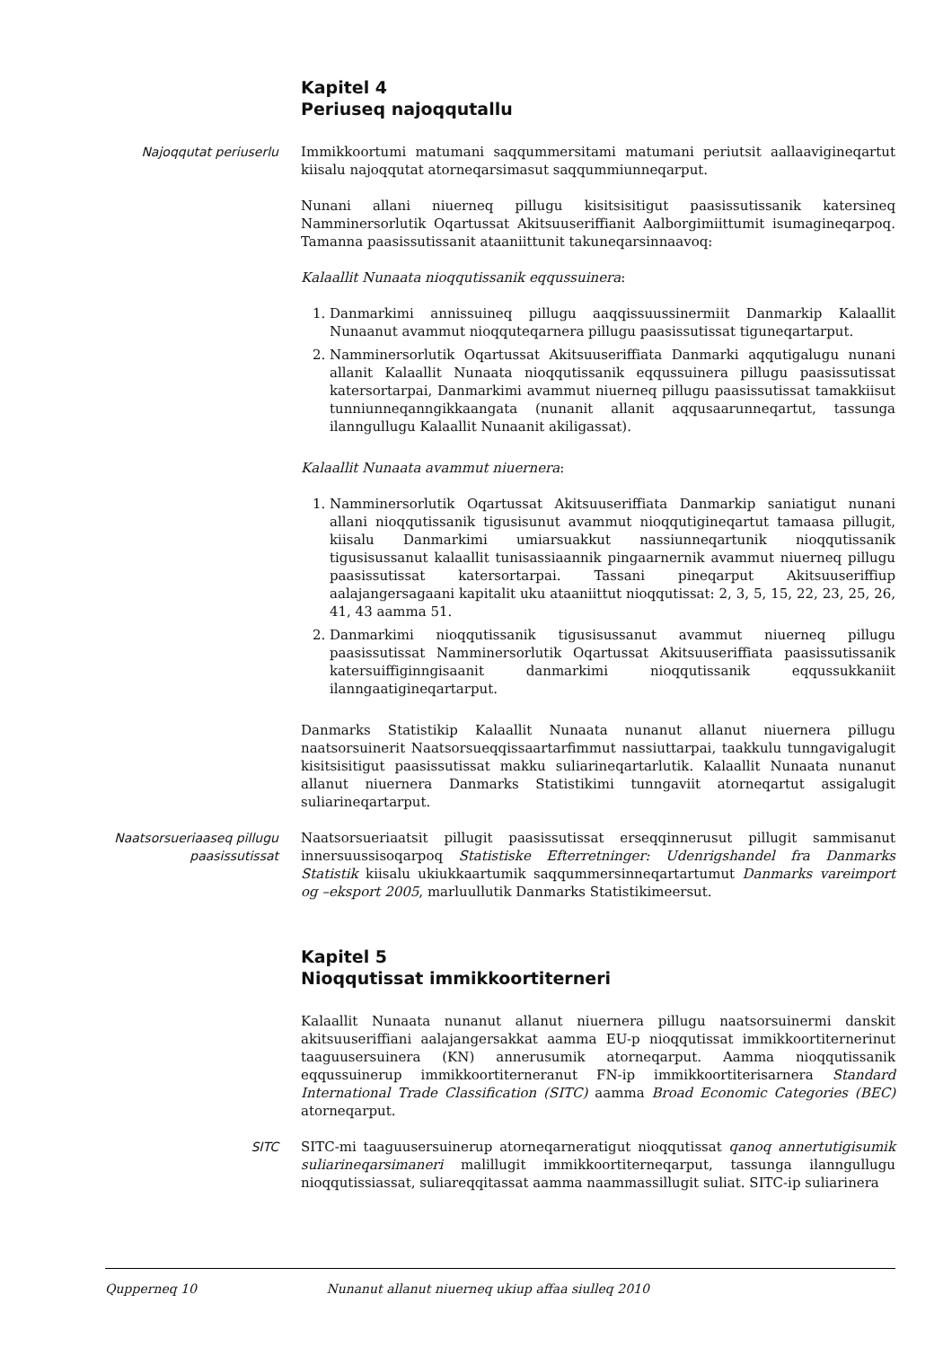Kapitel 4
Periuseq najoqqutallu
Najoqqutat periuserlu Immikkoortumi matumani saqqummersitami matumani periutsit aallaavigineqartut kiisalu najoqqutat atorneqarsimasut saqqummiunneqarput.
Nunani allani niuerneq pillugu kisitsisitigut paasissutissanik katersineq Namminersorlutik Oqartussat Akitsuuseriffianit Aalborgimiittumit isumagineqarpoq. Tamanna paasissutissanit ataaniittunit takuneqarsinnaavoq:
Kalaallit Nunaata nioqqutissanik eqqussuinera:
1. Danmarkimi annissuineq pillugu aaqqissuussinermiit Danmarkip Kalaallit Nunaanut avammut nioqquteqarnera pillugu paasissutissat tiguneqartarput.
2. Namminersorlutik Oqartussat Akitsuuseriffiata Danmarki aqqutigalugu nunani allanit Kalaallit Nunaata nioqqutissanik eqqussuinera pillugu paasissutissat katersortarpai, Danmarkimi avammut niuerneq pillugu paasissutissat tamakkiisut tunniunneqanngikkaangata (nunanit allanit aqqusaarunneqartut, tassunga ilanngullugu Kalaallit Nunaanit akiligassat).
Kalaallit Nunaata avammut niuernera:
1. Namminersorlutik Oqartussat Akitsuuseriffiata Danmarkip saniatigut nunani allani nioqqutissanik tigusisunut avammut nioqqutigineqartut tamaasa pillugit, kiisalu Danmarkimi umiarsuakkut nassiunneqartunik nioqqutissanik tigusisussanut kalaallit tunisassiaannik pingaarnernik avammut niuerneq pillugu paasissutissat katersortarpai. Tassani pineqarput Akitsuuseriffiup aalajangersagaani kapitalit uku ataaniittut nioqqutissat: 2, 3, 5, 15, 22, 23, 25, 26, 41, 43 aamma 51.
2. Danmarkimi nioqqutissanik tigusisussanut avammut niuerneq pillugu paasissutissat Namminersorlutik Oqartussat Akitsuuseriffiata paasissutissanik katersuiffiginngisaanit danmarkimi nioqqutissanik eqqussukkaniit ilanngaatigineqartarput.
Danmarks Statistikip Kalaallit Nunaata nunanut allanut niuernera pillugu naatsorsuinerit Naatsorsueqqissaartarfimmut nassiuttarpai, taakkulu tunngavigalugit kisitsisitigut paasissutissat makku suliarineqartarlutik. Kalaallit Nunaata nunanut allanut niuernera Danmarks Statistikimi tunngaviit atorneqartut assigalugit suliarineqartarput.
Naatsorsueriaaseq pillugu paasissutissat
Naatsorsueriaatsit pillugit paasissutissat erseqqinnerusut pillugit sammisanut innersuussisoqarpoq Statistiske Efterretninger: Udenrigshandel fra Danmarks Statistik kiisalu ukiukkaartumik saqqummersinneqartartumut Danmarks vareimport og –eksport 2005, marluullutik Danmarks Statistikimeersut.
Kapitel 5
Nioqqutissat immikkoortiterneri
Kalaallit Nunaata nunanut allanut niuernera pillugu naatsorsuinermi danskit akitsuuseriffiani aalajangersakkat aamma EU-p nioqqutissat immikkoortiternerinut taaguusersuinera (KN) annerusumik atorneqarput. Aamma nioqqutissanik eqqussuinerup immikkoortiterneranut FN-ip immikkoortiterisarnera Standard International Trade Classification (SITC) aamma Broad Economic Categories (BEC) atorneqarput.
SITC SITC-mi taaguusersuinerup atorneqarneratigut nioqqutissat qanoq annertutigisumik suliarineqarsimaneri malillugit immikkoortiterneqarput, tassunga ilanngullugu nioqqutissiassat, suliareqqitassat aamma naammassillugit suliat. SITC-ip suliarinera
Qupperneq 10 Nunanut allanut niuerneq ukiup affaa siulleq 2010